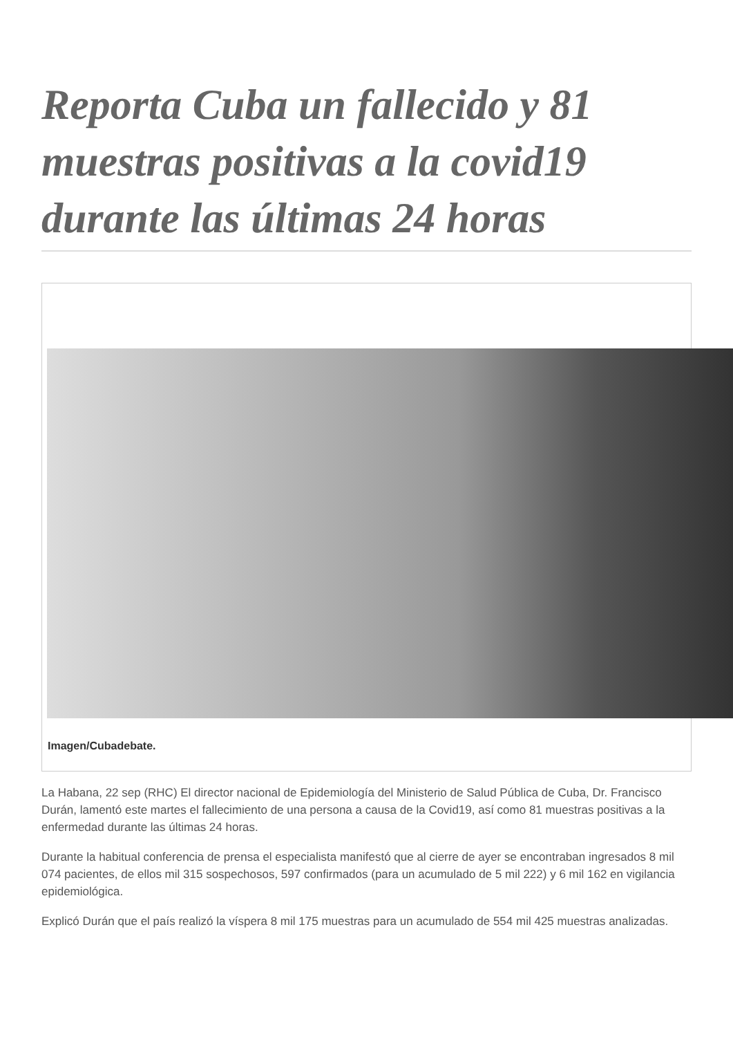Reporta Cuba un fallecido y 81 muestras positivas a la covid19 durante las últimas 24 horas
Imagen/Cubadebate.
La Habana, 22 sep (RHC) El director nacional de Epidemiología del Ministerio de Salud Pública de Cuba, Dr. Francisco Durán, lamentó este martes el fallecimiento de una persona a causa de la Covid19, así como 81 muestras positivas a la enfermedad durante las últimas 24 horas.
Durante la habitual conferencia de prensa el especialista manifestó que al cierre de ayer se encontraban ingresados 8 mil 074 pacientes, de ellos mil 315 sospechosos, 597 confirmados (para un acumulado de 5 mil 222) y 6 mil 162 en vigilancia epidemiológica.
Explicó Durán que el país realizó la víspera 8 mil 175 muestras para un acumulado de 554 mil 425 muestras analizadas.